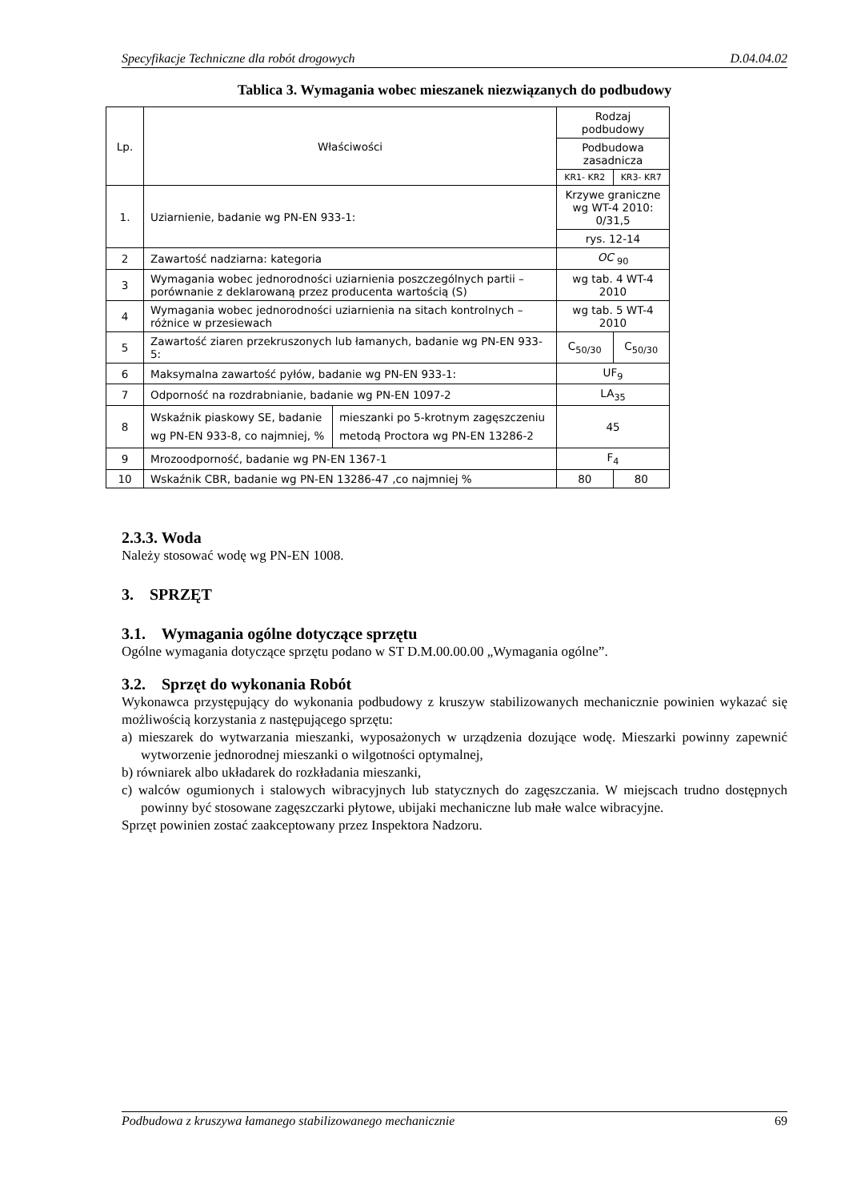Specyfikacje Techniczne dla robót drogowych D.04.04.02
Tablica 3. Wymagania wobec mieszanek niezwiązanych do podbudowy
| Lp. | Właściwości | | Rodzaj podbudowy | |
| | | | Podbudowa zasadnicza | |
| | | | KR1- KR2 | KR3- KR7 |
| 1. | Uziarnienie, badanie wg PN-EN 933-1: | | Krzywe graniczne wg WT-4 2010: 0/31,5 | |
| | | | rys. 12-14 | |
| 2 | Zawartość nadziarna: kategoria | | OC <sub>90</sub> | |
| 3 | Wymagania wobec jednorodności uziarnienia poszczególnych partii – porównanie z deklarowaną przez producenta wartością (S) | | wg tab. 4 WT-4 2010 | |
| 4 | Wymagania wobec jednorodności uziarnienia na sitach kontrolnych – różnice w przesiewach | | wg tab. 5 WT-4 2010 | |
| 5 | Zawartość ziaren przekruszonych lub łamanych, badanie wg PN-EN 933-5: | | C<sub>50/30</sub> | C<sub>50/30</sub> |
| 6 | Maksymalna zawartość pyłów, badanie wg PN-EN 933-1: | | UF<sub>9</sub> | |
| 7 | Odporność na rozdrabnianie, badanie wg PN-EN 1097-2 | | LA<sub>35</sub> | |
| 8 | Wskaźnik piaskowy SE, badanie wg PN-EN 933-8, co najmniej, % | mieszanki po 5-krotnym zagęszczeniu metodą Proctora wg PN-EN 13286-2 | 45 | |
| 9 | Mrozoodporność, badanie wg PN-EN 1367-1 | | F<sub>4</sub> | |
| 10 | Wskaźnik CBR, badanie wg PN-EN 13286-47 ,co najmniej % | | 80 | 80 |
2.3.3. Woda
Należy stosować wodę wg PN-EN 1008.
3. SPRZĘT
3.1. Wymagania ogólne dotyczące sprzętu
Ogólne wymagania dotyczące sprzętu podano w ST D.M.00.00.00 „Wymagania ogólne”.
3.2. Sprzęt do wykonania Robót
Wykonawca przystępujący do wykonania podbudowy z kruszyw stabilizowanych mechanicznie powinien wykazać się możliwością korzystania z następującego sprzętu:
a) mieszarek do wytwarzania mieszanki, wyposażonych w urządzenia dozujące wodę. Mieszarki powinny zapewnić wytworzenie jednorodnej mieszanki o wilgotności optymalnej,
b) równiarek albo układarek do rozkładania mieszanki,
c) walców ogumionych i stalowych wibracyjnych lub statycznych do zagęszczania. W miejscach trudno dostępnych powinny być stosowane zagęszczarki płytowe, ubijaki mechaniczne lub małe walce wibracyjne.
Sprzęt powinien zostać zaakceptowany przez Inspektora Nadzoru.
Podbudowa z kruszywa łamanego stabilizowanego mechanicznie 69